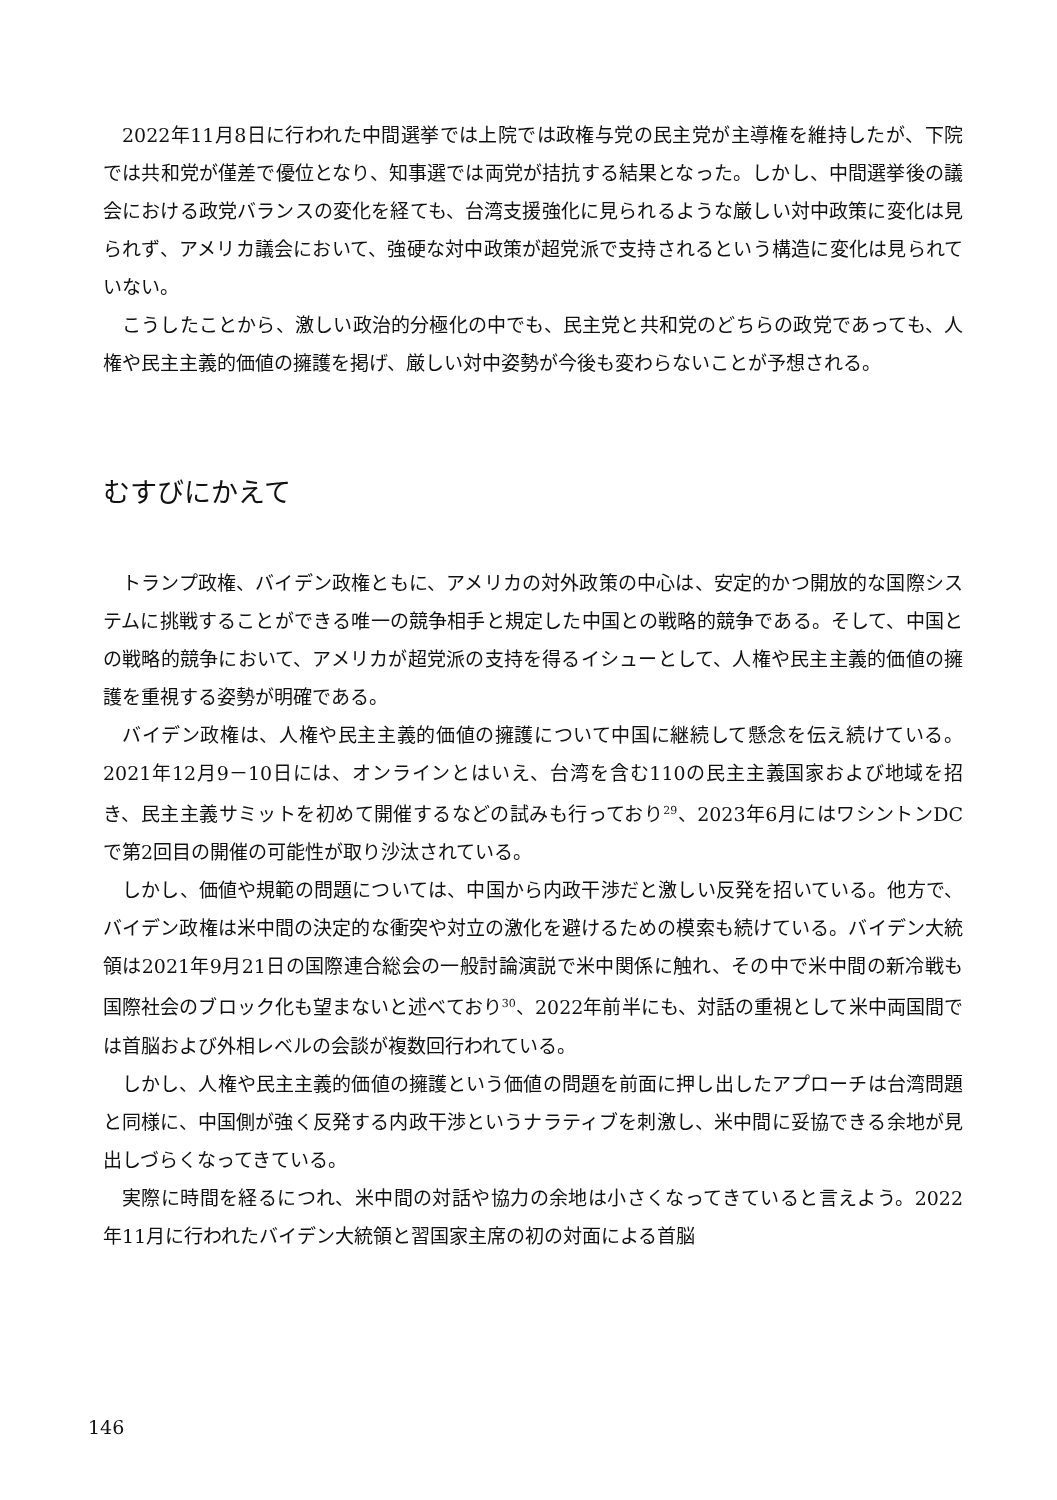2022年11月8日に行われた中間選挙では上院では政権与党の民主党が主導権を維持したが、下院では共和党が僅差で優位となり、知事選では両党が拮抗する結果となった。しかし、中間選挙後の議会における政党バランスの変化を経ても、台湾支援強化に見られるような厳しい対中政策に変化は見られず、アメリカ議会において、強硬な対中政策が超党派で支持されるという構造に変化は見られていない。
こうしたことから、激しい政治的分極化の中でも、民主党と共和党のどちらの政党であっても、人権や民主主義的価値の擁護を掲げ、厳しい対中姿勢が今後も変わらないことが予想される。
むすびにかえて
トランプ政権、バイデン政権ともに、アメリカの対外政策の中心は、安定的かつ開放的な国際システムに挑戦することができる唯一の競争相手と規定した中国との戦略的競争である。そして、中国との戦略的競争において、アメリカが超党派の支持を得るイシューとして、人権や民主主義的価値の擁護を重視する姿勢が明確である。
バイデン政権は、人権や民主主義的価値の擁護について中国に継続して懸念を伝え続けている。2021年12月9－10日には、オンラインとはいえ、台湾を含む110の民主主義国家および地域を招き、民主主義サミットを初めて開催するなどの試みも行っており<sup>29</sup>、2023年6月にはワシントンDCで第2回目の開催の可能性が取り沙汰されている。
しかし、価値や規範の問題については、中国から内政干渉だと激しい反発を招いている。他方で、バイデン政権は米中間の決定的な衝突や対立の激化を避けるための模索も続けている。バイデン大統領は2021年9月21日の国際連合総会の一般討論演説で米中関係に触れ、その中で米中間の新冷戦も国際社会のブロック化も望まないと述べており<sup>30</sup>、2022年前半にも、対話の重視として米中両国間では首脳および外相レベルの会談が複数回行われている。
しかし、人権や民主主義的価値の擁護という価値の問題を前面に押し出したアプローチは台湾問題と同様に、中国側が強く反発する内政干渉というナラティブを刺激し、米中間に妥協できる余地が見出しづらくなってきている。
実際に時間を経るにつれ、米中間の対話や協力の余地は小さくなってきていると言えよう。2022年11月に行われたバイデン大統領と習国家主席の初の対面による首脳
146